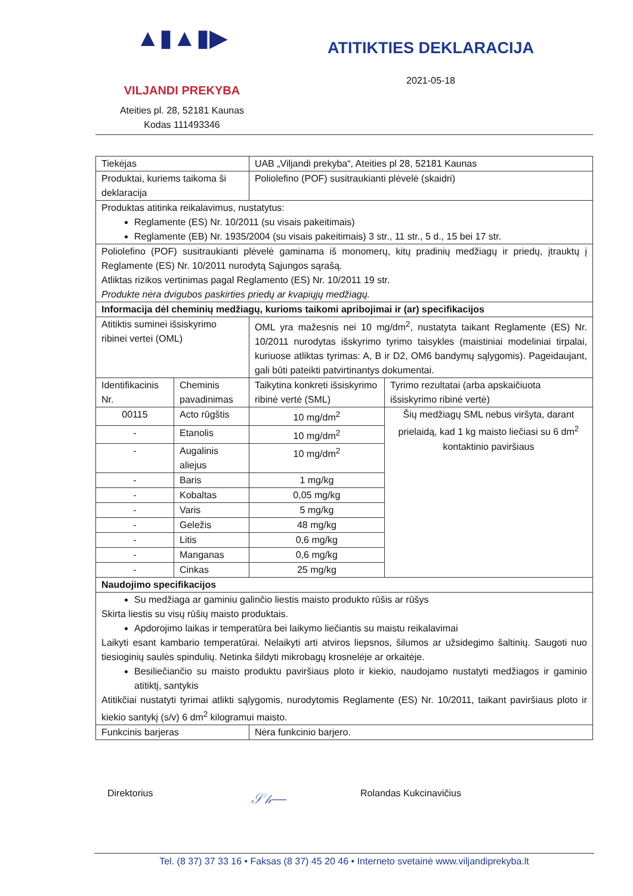▲▮▲▮▶
VILJANDI PREKYBA
Ateities pl. 28, 52181 Kaunas
Kodas 111493346
ATITIKTIES DEKLARACIJA
2021-05-18
| Tiekėjas | | UAB „Viljandi prekyba“, Ateities pl 28, 52181 Kaunas | |
| Produktai, kuriems taikoma ši deklaracija | | Poliolefino (POF) susitraukianti plėvelė (skaidri) | |
| Produktas atitinka reikalavimus, nustatytus: Reglamente (ES) Nr. 10/2011 (su visais pakeitimais) Reglamente (EB) Nr. 1935/2004 (su visais pakeitimais) 3 str., 11 str., 5 d., 15 bei 17 str. | | | |
| Poliolefino (POF) susitraukianti plėvelė gaminama iš monomerų, kitų pradinių medžiagų ir priedų, įtrauktų į Reglamente (ES) Nr. 10/2011 nurodytą Sąjungos sąrašą. Atliktas rizikos vertinimas pagal Reglamento (ES) Nr. 10/2011 19 str. Produkte nėra dvigubos paskirties priedų ar kvapiųjų medžiagų. | | | |
| Informacija dėl cheminių medžiagų, kurioms taikomi apribojimai ir (ar) specifikacijos | | | |
| Atitiktis suminei išsiskyrimo ribinei vertei (OML) | | OML yra mažesnis nei 10 mg/dm<sup>2</sup>, nustatyta taikant Reglamente (ES) Nr. 10/2011 nurodytas išskyrimo tyrimo taisykles (maistiniai modeliniai tirpalai, kuriuose atliktas tyrimas: A, B ir D2, OM6 bandymų sąlygomis). Pageidaujant, gali būti pateikti patvirtinantys dokumentai. | |
| Identifikacinis Nr. | Cheminis pavadinimas | Taikytina konkreti išsiskyrimo ribinė vertė (SML) | Tyrimo rezultatai (arba apskaičiuota išsiskyrimo ribinė vertė) |
| 00115 | Acto rūgštis | 10 mg/dm<sup>2</sup> | Šių medžiagų SML nebus viršyta, darant prielaidą, kad 1 kg maisto liečiasi su 6 dm<sup>2</sup> kontaktinio paviršiaus |
| - | Etanolis | 10 mg/dm<sup>2</sup> | |
| - | Augalinis aliejus | 10 mg/dm<sup>2</sup> | |
| - | Baris | 1 mg/kg | |
| - | Kobaltas | 0,05 mg/kg | |
| - | Varis | 5 mg/kg | |
| - | Geležis | 48 mg/kg | |
| - | Litis | 0,6 mg/kg | |
| - | Manganas | 0,6 mg/kg | |
| - | Cinkas | 25 mg/kg | |
| Naudojimo specifikacijos | | | |
| Su medžiaga ar gaminiu galinčio liestis maisto produkto rūšis ar rūšys Skirta liestis su visų rūšių maisto produktais. Apdorojimo laikas ir temperatūra bei laikymo liečiantis su maistu reikalavimai Laikyti esant kambario temperatūrai. Nelaikyti arti atviros liepsnos, šilumos ar užsidegimo šaltinių. Saugoti nuo tiesioginių saulės spindulių. Netinka šildyti mikrobagų krosnelėje ar orkaitėje. Besiliečiančio su maisto produktu paviršiaus ploto ir kiekio, naudojamo nustatyti medžiagos ir gaminio atitiktį, santykis Atitikčiai nustatyti tyrimai atlikti sąlygomis, nurodytomis Reglamente (ES) Nr. 10/2011, taikant paviršiaus ploto ir kiekio santykį (s/v) 6 dm<sup>2</sup> kilogramui maisto. | | | |
| Funkcinis barjeras | | Nėra funkcinio barjero. | |
Direktorius 𝒮𝒽— Rolandas Kukcinavičius
Tel. (8 37) 37 33 16 • Faksas (8 37) 45 20 46 • Interneto svetainė www.viljandiprekyba.lt